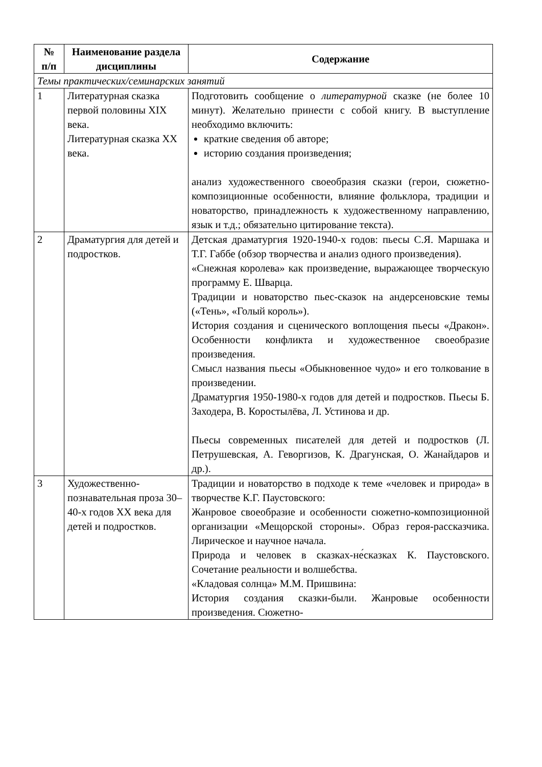| № п/п | Наименование раздела дисциплины | Содержание |
| --- | --- | --- |
| Темы практических/семинарских занятий | | |
| 1 | Литературная сказка первой половины XIX века. Литературная сказка XX века. | Подготовить сообщение о литературной сказке (не более 10 минут). Желательно принести с собой книгу. В выступление необходимо включить: краткие сведения об авторе; историю создания произведения; анализ художественного своеобразия сказки (герои, сюжетно-композиционные особенности, влияние фольклора, традиции и новаторство, принадлежность к художественному направлению, язык и т.д.; обязательно цитирование текста). |
| 2 | Драматургия для детей и подростков. | Детская драматургия 1920-1940-х годов: пьесы С.Я. Маршака и Т.Г. Габбе (обзор творчества и анализ одного произведения). «Снежная королева» как произведение, выражающее творческую программу Е. Шварца. Традиции и новаторство пьес-сказок на андерсеновские темы («Тень», «Голый король»). История создания и сценического воплощения пьесы «Дракон». Особенности конфликта и художественное своеобразие произведения. Смысл названия пьесы «Обыкновенное чудо» и его толкование в произведении. Драматургия 1950-1980-х годов для детей и подростков. Пьесы Б. Заходера, В. Коростылёва, Л. Устинова и др. Пьесы современных писателей для детей и подростков (Л. Петрушевская, А. Геворгизов, К. Драгунская, О. Жанайдаров и др.). |
| 3 | Художественно-познавательная проза 30–40-х годов XX века для детей и подростков. | Традиции и новаторство в подходе к теме «человек и природа» в творчестве К.Г. Паустовского: Жанровое своеобразие и особенности сюжетно-композиционной организации «Мещорской стороны». Образ героя-рассказчика. Лирическое и научное начала. Природа и человек в сказках-не́сказках К. Паустовского. Сочетание реальности и волшебства. «Кладовая солнца» М.М. Пришвина: История создания сказки-были. Жанровые особенности произведения. Сюжетно- |